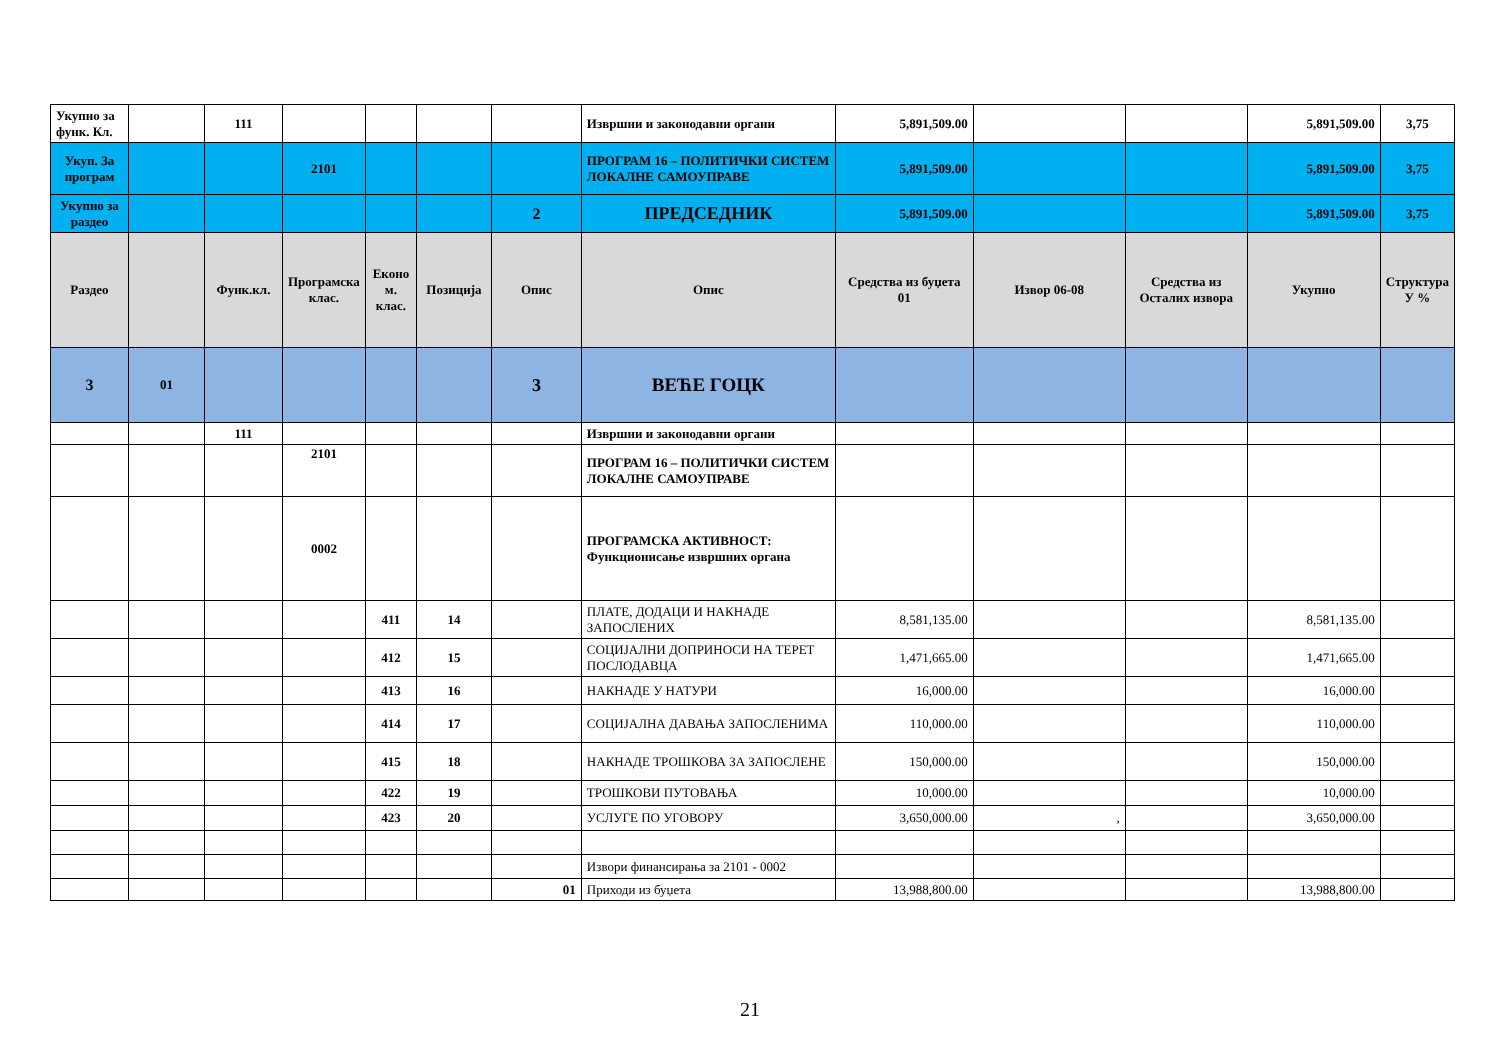| Укупно за функ. Кл. | | 111 | | | | | Извршни и законодавни органи | 5,891,509.00 | | | 5,891,509.00 | 3,75 |
| Укуп. За програм | | | 2101 | | | | ПРОГРАМ 16 – ПОЛИТИЧКИ СИСТЕМ ЛОКАЛНЕ САМОУПРАВЕ | 5,891,509.00 | | | 5,891,509.00 | 3,75 |
| Укупно за раздео | | | | | | 2 | ПРЕДСЕДНИК | 5,891,509.00 | | | 5,891,509.00 | 3,75 |
| Раздео | | Функ.кл. | Програмска клас. | Еконо м. клас. | Позиција | Опис | Опис | Средства из буџета 01 | Извор 06-08 | Средства из Осталих извора | Укупно | Структура У % |
| 3 | 01 | | | | | 3 | ВЕЋЕ ГОЦК | | | | | |
| | | 111 | | | | | Извршни и законодавни органи | | | | | |
| | | | 2101 | | | | ПРОГРАМ 16 – ПОЛИТИЧКИ СИСТЕМ ЛОКАЛНЕ САМОУПРАВЕ | | | | | |
| | | | 0002 | | | | ПРОГРАМСКА АКТИВНОСТ: Функционисање извршних органа | | | | | |
| | | | | 411 | 14 | | ПЛАТЕ, ДОДАЦИ И НАКНАДЕ ЗАПОСЛЕНИХ | 8,581,135.00 | | | 8,581,135.00 | |
| | | | | 412 | 15 | | СОЦИЈАЛНИ ДОПРИНОСИ НА ТЕРЕТ ПОСЛОДАВЦА | 1,471,665.00 | | | 1,471,665.00 | |
| | | | | 413 | 16 | | НАКНАДЕ У НАТУРИ | 16,000.00 | | | 16,000.00 | |
| | | | | 414 | 17 | | СОЦИЈАЛНА ДАВАЊА ЗАПОСЛЕНИМА | 110,000.00 | | | 110,000.00 | |
| | | | | 415 | 18 | | НАКНАДЕ ТРОШКОВА ЗА ЗАПОСЛЕНЕ | 150,000.00 | | | 150,000.00 | |
| | | | | 422 | 19 | | ТРОШКОВИ ПУТОВАЊА | 10,000.00 | | | 10,000.00 | |
| | | | | 423 | 20 | | УСЛУГЕ ПО УГОВОРУ | 3,650,000.00 | , | | 3,650,000.00 | |
| | | | | | | | Извори финансирања за 2101 - 0002 | | | | | |
| | | | | | | 01 | Приходи из буџета | 13,988,800.00 | | | 13,988,800.00 | |
21